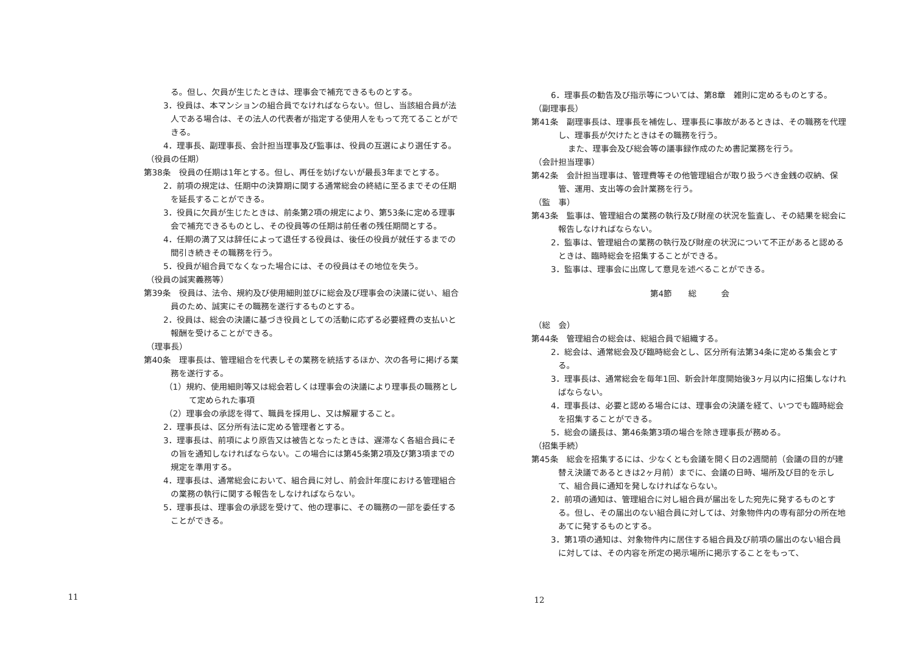る。但し、欠員が生じたときは、理事会で補充できるものとする。
3．役員は、本マンションの組合員でなければならない。但し、当該組合員が法人である場合は、その法人の代表者が指定する使用人をもって充てることができる。
4．理事長、副理事長、会計担当理事及び監事は、役員の互選により選任する。
（役員の任期）
第38条　役員の任期は1年とする。但し、再任を妨げないが最長3年までとする。
2．前項の規定は、任期中の決算期に関する通常総会の終結に至るまでその任期を延長することができる。
3．役員に欠員が生じたときは、前条第2項の規定により、第53条に定める理事会で補充できるものとし、その役員等の任期は前任者の残任期間とする。
4．任期の満了又は辞任によって退任する役員は、後任の役員が就任するまでの間引き続きその職務を行う。
5．役員が組合員でなくなった場合には、その役員はその地位を失う。
（役員の誠実義務等）
第39条　役員は、法令、規約及び使用細則並びに総会及び理事会の決議に従い、組合員のため、誠実にその職務を遂行するものとする。
2．役員は、総会の決議に基づき役員としての活動に応ずる必要経費の支払いと報酬を受けることができる。
（理事長）
第40条　理事長は、管理組合を代表しその業務を統括するほか、次の各号に掲げる業務を遂行する。
（1）規約、使用細則等又は総会若しくは理事会の決議により理事長の職務として定められた事項
（2）理事会の承認を得て、職員を採用し、又は解雇すること。
2．理事長は、区分所有法に定める管理者とする。
3．理事長は、前項により原告又は被告となったときは、遅滞なく各組合員にその旨を通知しなければならない。この場合には第45条第2項及び第3項までの規定を準用する。
4．理事長は、通常総会において、組合員に対し、前会計年度における管理組合の業務の執行に関する報告をしなければならない。
5．理事長は、理事会の承認を受けて、他の理事に、その職務の一部を委任することができる。
11
6．理事長の勧告及び指示等については、第8章　雑則に定めるものとする。
（副理事長）
第41条　副理事長は、理事長を補佐し、理事長に事故があるときは、その職務を代理し、理事長が欠けたときはその職務を行う。
また、理事会及び総会等の議事録作成のため書記業務を行う。
（会計担当理事）
第42条　会計担当理事は、管理費等その他管理組合が取り扱うべき金銭の収納、保管、運用、支出等の会計業務を行う。
（監　事）
第43条　監事は、管理組合の業務の執行及び財産の状況を監査し、その結果を総会に報告しなければならない。
2．監事は、管理組合の業務の執行及び財産の状況について不正があると認めるときは、臨時総会を招集することができる。
3．監事は、理事会に出席して意見を述べることができる。
第4節　　総　　　会
（総　会）
第44条　管理組合の総会は、総組合員で組織する。
2．総会は、通常総会及び臨時総会とし、区分所有法第34条に定める集会とする。
3．理事長は、通常総会を毎年1回、新会計年度開始後3ヶ月以内に招集しなければならない。
4．理事長は、必要と認める場合には、理事会の決議を経て、いつでも臨時総会を招集することができる。
5．総会の議長は、第46条第3項の場合を除き理事長が務める。
（招集手続）
第45条　総会を招集するには、少なくとも会議を開く日の2週間前（会議の目的が建替え決議であるときは2ヶ月前）までに、会議の日時、場所及び目的を示して、組合員に通知を発しなければならない。
2．前項の通知は、管理組合に対し組合員が届出をした宛先に発するものとする。但し、その届出のない組合員に対しては、対象物件内の専有部分の所在地あてに発するものとする。
3．第1項の通知は、対象物件内に居住する組合員及び前項の届出のない組合員に対しては、その内容を所定の掲示場所に掲示することをもって、
12